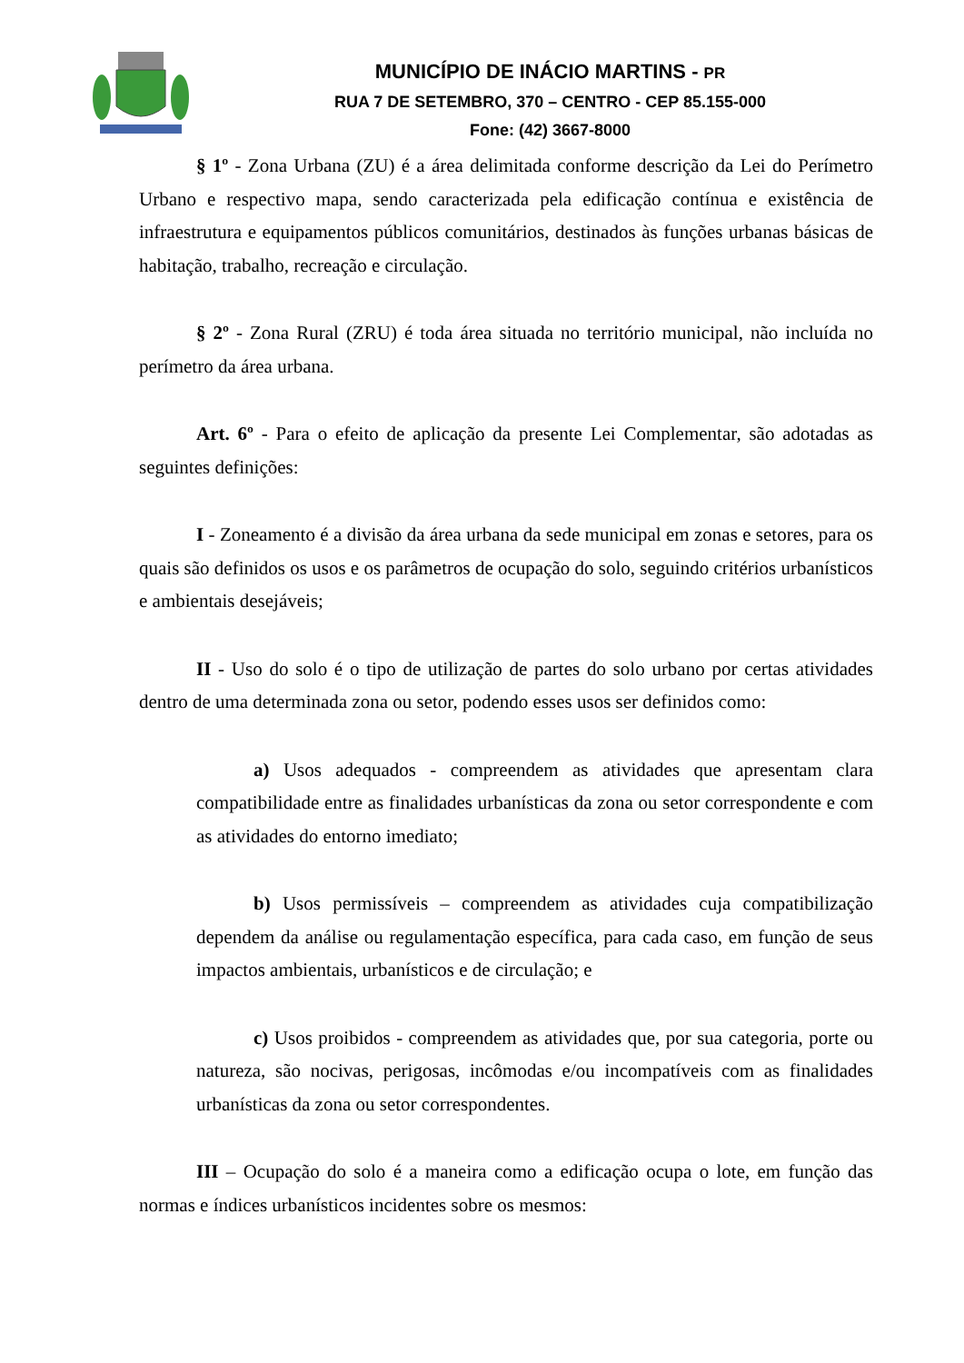MUNICÍPIO DE INÁCIO MARTINS - PR
RUA 7 DE SETEMBRO, 370 – CENTRO - CEP 85.155-000
Fone: (42) 3667-8000
§ 1º - Zona Urbana (ZU) é a área delimitada conforme descrição da Lei do Perímetro Urbano e respectivo mapa, sendo caracterizada pela edificação contínua e existência de infraestrutura e equipamentos públicos comunitários, destinados às funções urbanas básicas de habitação, trabalho, recreação e circulação.
§ 2º - Zona Rural (ZRU) é toda área situada no território municipal, não incluída no perímetro da área urbana.
Art. 6º - Para o efeito de aplicação da presente Lei Complementar, são adotadas as seguintes definições:
I - Zoneamento é a divisão da área urbana da sede municipal em zonas e setores, para os quais são definidos os usos e os parâmetros de ocupação do solo, seguindo critérios urbanísticos e ambientais desejáveis;
II - Uso do solo é o tipo de utilização de partes do solo urbano por certas atividades dentro de uma determinada zona ou setor, podendo esses usos ser definidos como:
a) Usos adequados - compreendem as atividades que apresentam clara compatibilidade entre as finalidades urbanísticas da zona ou setor correspondente e com as atividades do entorno imediato;
b) Usos permissíveis – compreendem as atividades cuja compatibilização dependem da análise ou regulamentação específica, para cada caso, em função de seus impactos ambientais, urbanísticos e de circulação; e
c) Usos proibidos - compreendem as atividades que, por sua categoria, porte ou natureza, são nocivas, perigosas, incômodas e/ou incompatíveis com as finalidades urbanísticas da zona ou setor correspondentes.
III – Ocupação do solo é a maneira como a edificação ocupa o lote, em função das normas e índices urbanísticos incidentes sobre os mesmos: